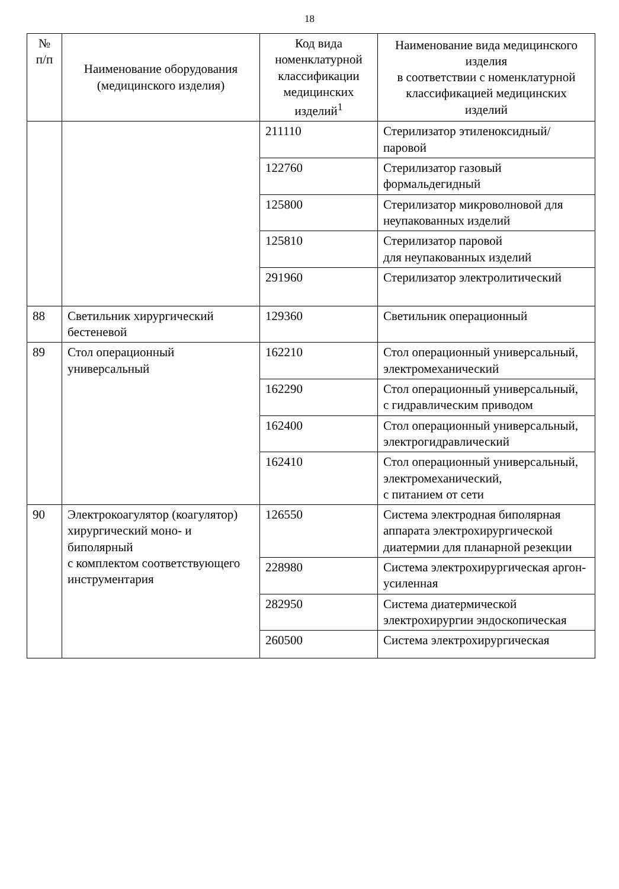18
| № п/п | Наименование оборудования (медицинского изделия) | Код вида номенклатурной классификации медицинских изделий<sup>1</sup> | Наименование вида медицинского изделия в соответствии с номенклатурной классификацией медицинских изделий |
| --- | --- | --- | --- |
| | | 211110 | Стерилизатор этиленоксидный/паровой |
| | | 122760 | Стерилизатор газовый формальдегидный |
| | | 125800 | Стерилизатор микроволновой для неупакованных изделий |
| | | 125810 | Стерилизатор паровой для неупакованных изделий |
| | | 291960 | Стерилизатор электролитический |
| 88 | Светильник хирургический бестеневой | 129360 | Светильник операционный |
| 89 | Стол операционный универсальный | 162210 | Стол операционный универсальный, электромеханический |
| | | 162290 | Стол операционный универсальный, с гидравлическим приводом |
| | | 162400 | Стол операционный универсальный, электрогидравлический |
| | | 162410 | Стол операционный универсальный, электромеханический, с питанием от сети |
| 90 | Электрокоагулятор (коагулятор) хирургический моно- и биполярный с комплектом соответствующего инструментария | 126550 | Система электродная биполярная аппарата электрохирургической диатермии для планарной резекции |
| | | 228980 | Система электрохирургическая аргон-усиленная |
| | | 282950 | Система диатермической электрохирургии эндоскопическая |
| | | 260500 | Система электрохирургическая |